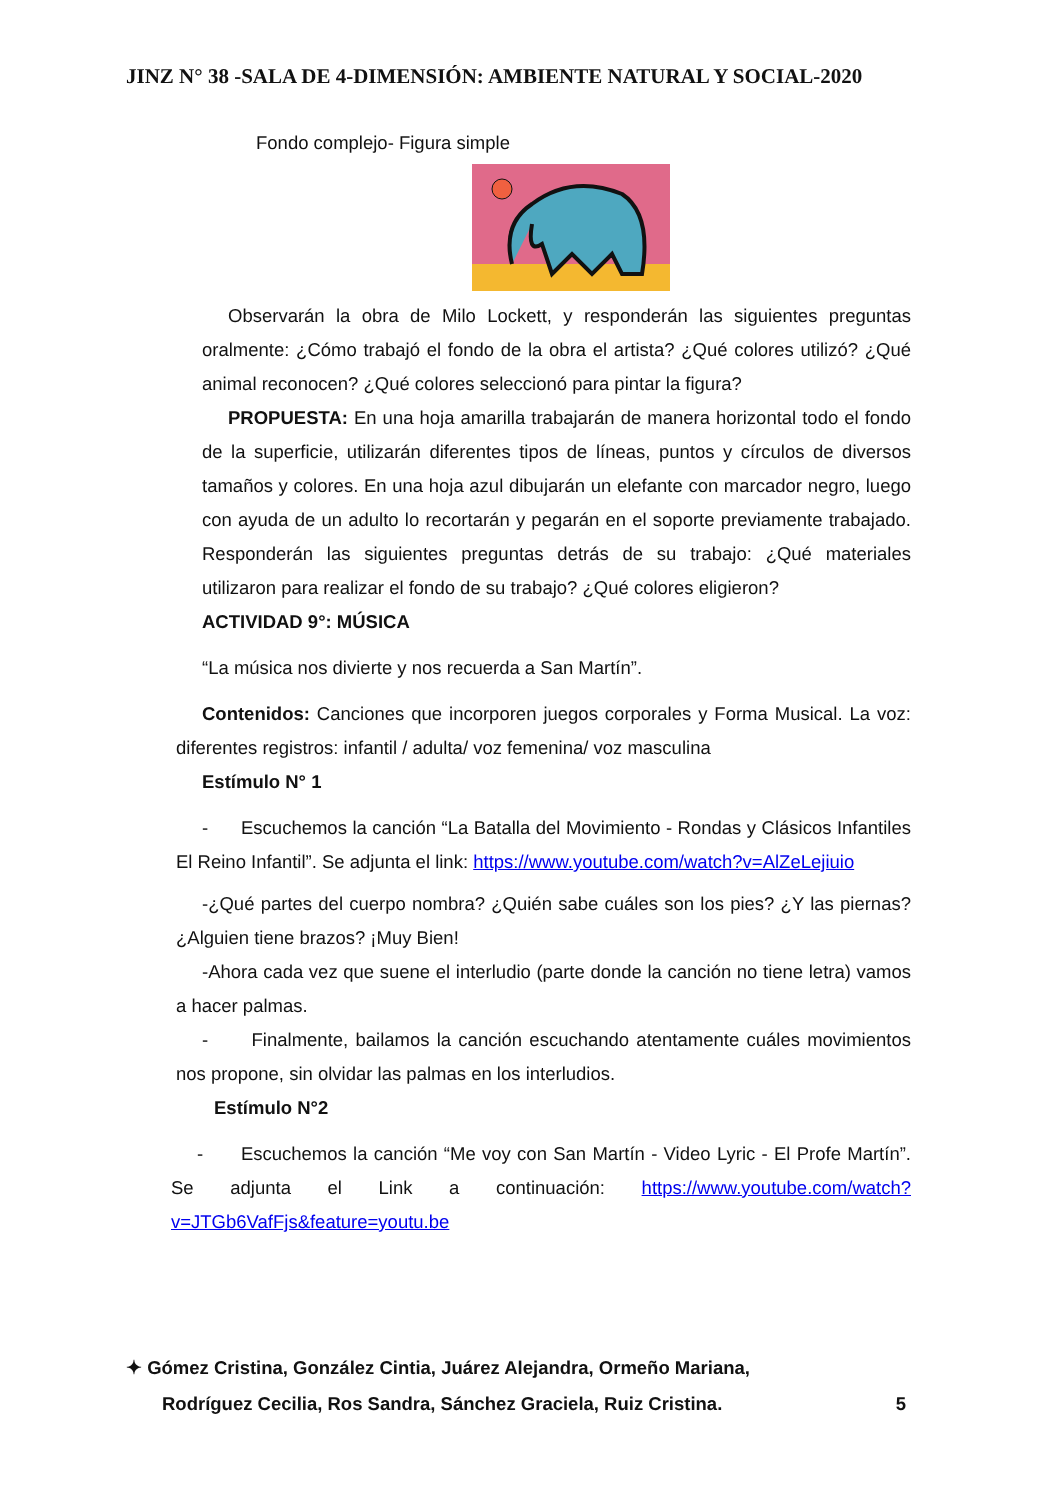JINZ N° 38 -SALA DE 4-DIMENSIÓN: AMBIENTE NATURAL Y SOCIAL-2020
Fondo complejo- Figura simple
Observarán la obra de Milo Lockett, y responderán las siguientes preguntas oralmente: ¿Cómo trabajó el fondo de la obra el artista? ¿Qué colores utilizó? ¿Qué animal reconocen? ¿Qué colores seleccionó para pintar la figura?
PROPUESTA: En una hoja amarilla trabajarán de manera horizontal todo el fondo de la superficie, utilizarán diferentes tipos de líneas, puntos y círculos de diversos tamaños y colores. En una hoja azul dibujarán un elefante con marcador negro, luego con ayuda de un adulto lo recortarán y pegarán en el soporte previamente trabajado. Responderán las siguientes preguntas detrás de su trabajo: ¿Qué materiales utilizaron para realizar el fondo de su trabajo? ¿Qué colores eligieron?
ACTIVIDAD 9°: MÚSICA
“La música nos divierte y nos recuerda a San Martín”.
Contenidos: Canciones que incorporen juegos corporales y Forma Musical. La voz: diferentes registros: infantil / adulta/ voz femenina/ voz masculina
Estímulo N° 1
- Escuchemos la canción “La Batalla del Movimiento - Rondas y Clásicos Infantiles El Reino Infantil”. Se adjunta el link: https://www.youtube.com/watch?v=AlZeLejiuio
-¿Qué partes del cuerpo nombra? ¿Quién sabe cuáles son los pies? ¿Y las piernas? ¿Alguien tiene brazos? ¡Muy Bien!
-Ahora cada vez que suene el interludio (parte donde la canción no tiene letra) vamos a hacer palmas.
- Finalmente, bailamos la canción escuchando atentamente cuáles movimientos nos propone, sin olvidar las palmas en los interludios.
Estímulo N°2
- Escuchemos la canción “Me voy con San Martín - Video Lyric - El Profe Martín”. Se adjunta el Link a continuación: https://www.youtube.com/watch?v=JTGb6VafFjs&feature=youtu.be
✦ Gómez Cristina, González Cintia, Juárez Alejandra, Ormeño Mariana,
Rodríguez Cecilia, Ros Sandra, Sánchez Graciela, Ruiz Cristina. 5